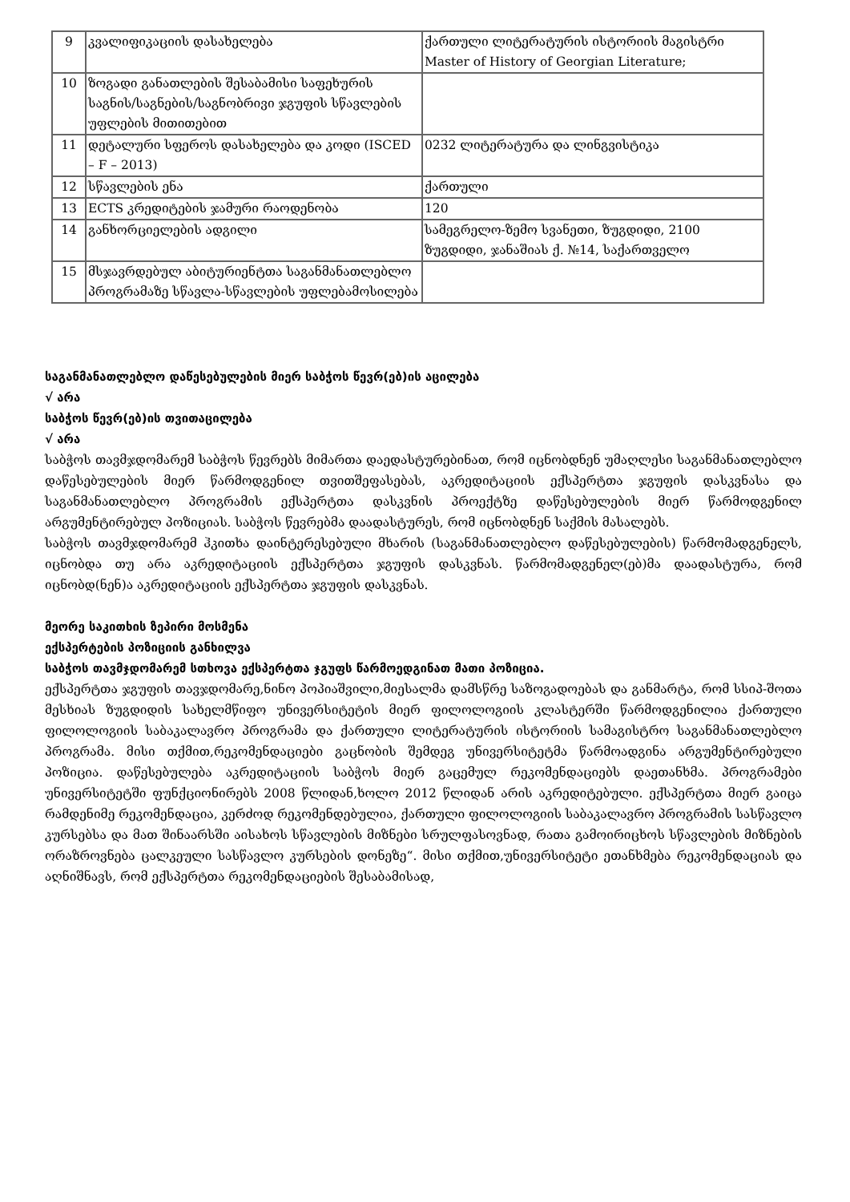| 9 | კვალიფიკაციის დასახელება | ქართული ლიტერატურის ისტორიის მაგისტრი Master of History of Georgian Literature; |
| 10 | ზოგადი განათლების შესაბამისი საფეხურის საგნის/საგნების/საგნობრივი ჯგუფის სწავლების უფლების მითითებით | |
| 11 | დეტალური სფეროს დასახელება და კოდი (ISCED – F – 2013) | 0232 ლიტერატურა და ლინგვისტიკა |
| 12 | სწავლების ენა | ქართული |
| 13 | ECTS კრედიტების ჯამური რაოდენობა | 120 |
| 14 | განხორციელების ადგილი | სამეგრელო-ზემო სვანეთი, ზუგდიდი, 2100 ზუგდიდი, ჯანაშიას ქ. №14, საქართველო |
| 15 | მსჯავრდებულ აბიტურიენტთა საგანმანათლებლო პროგრამაზე სწავლა-სწავლების უფლებამოსილება | |
საგანმანათლებლო დაწესებულების მიერ საბჭოს წევრ(ებ)ის აცილება
√ არა
საბჭოს წევრ(ებ)ის თვითაცილება
√ არა
საბჭოს თავმჯდომარემ საბჭოს წევრებს მიმართა დაედასტურებინათ, რომ იცნობდნენ უმაღლესი საგანმანათლებლო დაწესებულების მიერ წარმოდგენილ თვითშეფასებას, აკრედიტაციის ექსპერტთა ჯგუფის დასკვნასა და საგანმანათლებლო პროგრამის ექსპერტთა დასკვნის პროექტზე დაწესებულების მიერ წარმოდგენილ არგუმენტირებულ პოზიციას. საბჭოს წევრებმა დაადასტურეს, რომ იცნობდნენ საქმის მასალებს.
საბჭოს თავმჯდომარემ ჰკითხა დაინტერესებული მხარის (საგანმანათლებლო დაწესებულების) წარმომადგენელს, იცნობდა თუ არა აკრედიტაციის ექსპერტთა ჯგუფის დასკვნას. წარმომადგენელ(ებ)მა დაადასტურა, რომ იცნობდ(ნენ)ა აკრედიტაციის ექსპერტთა ჯგუფის დასკვნას.
მეორე საკითხის ზეპირი მოსმენა
ექსპერტების პოზიციის განხილვა
საბჭოს თავმჯდომარემ სთხოვა ექსპერტთა ჯგუფს წარმოედგინათ მათი პოზიცია.
ექსპერტთა ჯგუფის თავჯდომარე,ნინო პოპიაშვილი,მიესალმა დამსწრე საზოგადოებას და განმარტა, რომ სსიპ-შოთა მესხიას ზუგდიდის სახელმწიფო უნივერსიტეტის მიერ ფილოლოგიის კლასტერში წარმოდგენილია ქართული ფილოლოგიის საბაკალავრო პროგრამა და ქართული ლიტერატურის ისტორიის სამაგისტრო საგანმანათლებლო პროგრამა. მისი თქმით,რეკომენდაციები გაცნობის შემდეგ უნივერსიტეტმა წარმოადგინა არგუმენტირებული პოზიცია. დაწესებულება აკრედიტაციის საბჭოს მიერ გაცემულ რეკომენდაციებს დაეთანხმა. პროგრამები უნივერსიტეტში ფუნქციონირებს 2008 წლიდან,ხოლო 2012 წლიდან არის აკრედიტებული. ექსპერტთა მიერ გაიცა რამდენიმე რეკომენდაცია, კერძოდ რეკომენდებულია, ქართული ფილოლოგიის საბაკალავრო პროგრამის სასწავლო კურსებსა და მათ შინაარსში აისახოს სწავლების მიზნები სრულფასოვნად, რათა გამოირიცხოს სწავლების მიზნების ორაზროვნება ცალკეული სასწავლო კურსების დონეზე“. მისი თქმით,უნივერსიტეტი ეთანხმება რეკომენდაციას და აღნიშნავს, რომ ექსპერტთა რეკომენდაციების შესაბამისად,